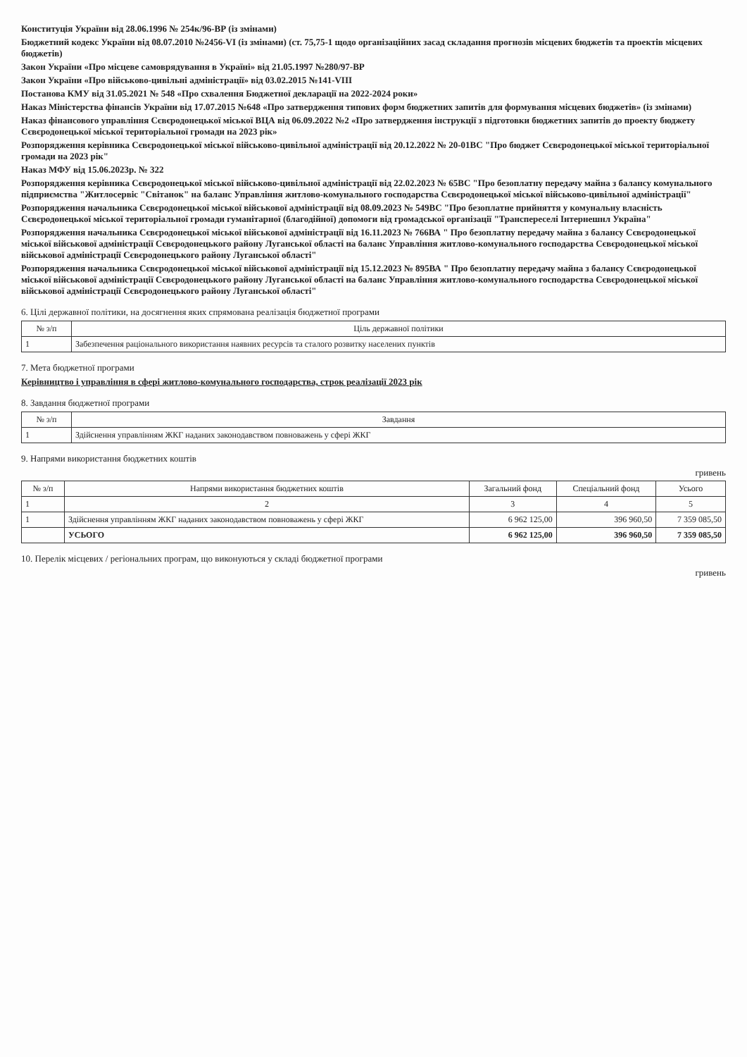Конституція України від 28.06.1996 № 254к/96-ВР (із змінами)
Бюджетний кодекс України від 08.07.2010 №2456-VI (із змінами) (ст. 75,75-1 щодо організаційних засад складання прогнозів місцевих бюджетів та проектів місцевих бюджетів)
Закон України «Про місцеве самоврядування в Україні» від 21.05.1997 №280/97-ВР
Закон України «Про військово-цивільні адміністрації» від 03.02.2015 №141-VIII
Постанова КМУ від 31.05.2021 № 548 «Про схвалення Бюджетної декларації на 2022-2024 роки»
Наказ Міністерства фінансів України від 17.07.2015 №648 «Про затвердження типових форм бюджетних запитів для формування місцевих бюджетів» (із змінами)
Наказ фінансового управління Сєвєродонецької міської ВЦА від 06.09.2022 №2 «Про затвердження інструкції з підготовки бюджетних запитів до проекту бюджету Сєвєродонецької міської територіальної громади на 2023 рік»
Розпорядження керівника Сєвєродонецької міської військово-цивільної адміністрації від 20.12.2022 № 20-01ВС "Про бюджет Сєвєродонецької міської територіальної громади на 2023 рік"
Наказ МФУ від 15.06.2023р. № 322
Розпорядження керівника Сєвєродонецької міської військово-цивільної адміністрації від 22.02.2023 № 65ВС "Про безоплатну передачу майна з балансу комунального підприємства "Житлосервіс "Світанок" на баланс Управління житлово-комунального господарства Сєвєродонецької міської військово-цивільної адміністрації"
Розпорядження начальника Сєвєродонецької міської військової адміністрації від 08.09.2023 № 549ВС "Про безоплатне прийняття у комунальну власність Сєвєродонецької міської територіальної громади гуманітарної (благодійної) допомоги від громадської організації "Транспереселі Інтернешнл Україна"
Розпорядження начальника Сєвєродонецької міської військової адміністрації від 16.11.2023 № 766ВА " Про безоплатну передачу майна з балансу Сєвєродонецької міської військової адміністрації Сєвєродонецького району Луганської області на баланс Управління житлово-комунального господарства Сєвєродонецької міської військової адміністрації Сєвєродонецького району Луганської області"
Розпорядження начальника Сєвєродонецької міської військової адміністрації від 15.12.2023 № 895ВА " Про безоплатну передачу майна з балансу Сєвєродонецької міської військової адміністрації Сєвєродонецького району Луганської області на баланс Управління житлово-комунального господарства Сєвєродонецької міської військової адміністрації Сєвєродонецького району Луганської області"
6. Цілі державної політики, на досягнення яких спрямована реалізація бюджетної програми
| № з/п | Ціль державної політики |
| --- | --- |
| 1 | Забезпечення раціонального використання наявних ресурсів та сталого розвитку населених пунктів |
7. Мета бюджетної програми
Керівництво і управління в сфері житлово-комунального господарства, строк реалізації 2023 рік
8. Завдання бюджетної програми
| № з/п | Завдання |
| --- | --- |
| 1 | Здійснення управлінням ЖКГ наданих законодавством повноважень у сфері ЖКГ |
9. Напрями використання бюджетних коштів
гривень
| № з/п | Напрями використання бюджетних коштів | Загальний фонд | Спеціальний фонд | Усього |
| --- | --- | --- | --- | --- |
| 1 | 2 | 3 | 4 | 5 |
| 1 | Здійснення управлінням ЖКГ наданих законодавством повноважень у сфері ЖКГ | 6 962 125,00 | 396 960,50 | 7 359 085,50 |
| | УСЬОГО | 6 962 125,00 | 396 960,50 | 7 359 085,50 |
10. Перелік місцевих / регіональних програм, що виконуються у складі бюджетної програми
гривень